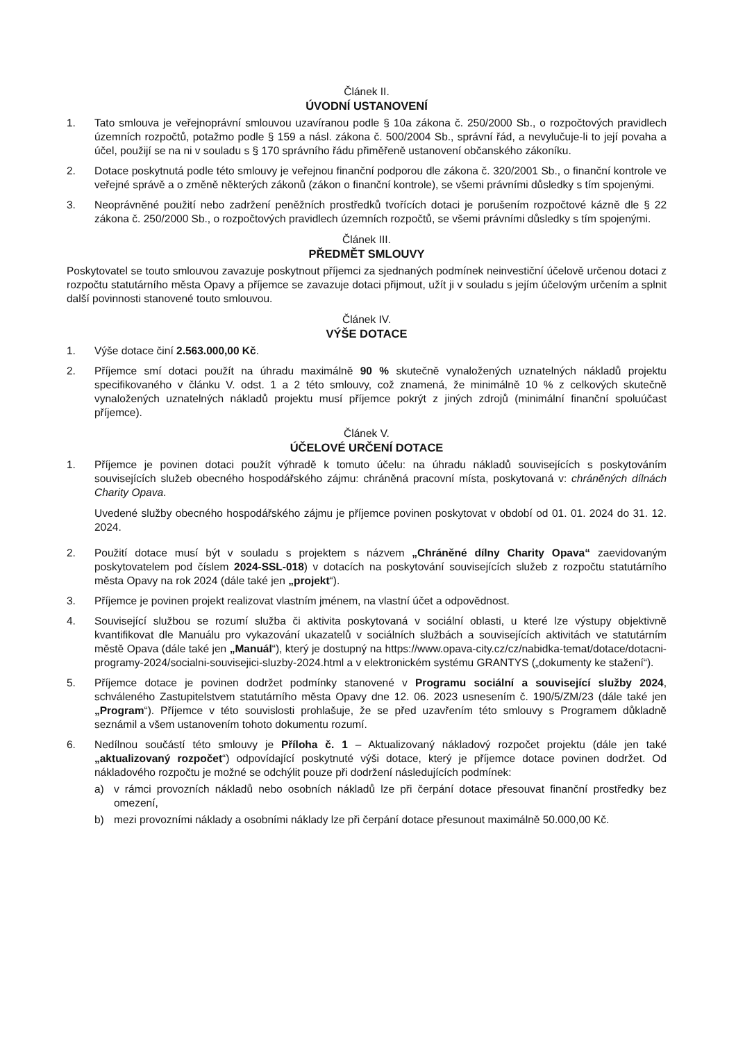Článek II.
ÚVODNÍ USTANOVENÍ
1. Tato smlouva je veřejnoprávní smlouvou uzavíranou podle § 10a zákona č. 250/2000 Sb., o rozpočtových pravidlech územních rozpočtů, potažmo podle § 159 a násl. zákona č. 500/2004 Sb., správní řád, a nevylučuje-li to její povaha a účel, použijí se na ni v souladu s § 170 správního řádu přiměřeně ustanovení občanského zákoníku.
2. Dotace poskytnutá podle této smlouvy je veřejnou finanční podporou dle zákona č. 320/2001 Sb., o finanční kontrole ve veřejné správě a o změně některých zákonů (zákon o finanční kontrole), se všemi právními důsledky s tím spojenými.
3. Neoprávněné použití nebo zadržení peněžních prostředků tvořících dotaci je porušením rozpočtové kázně dle § 22 zákona č. 250/2000 Sb., o rozpočtových pravidlech územních rozpočtů, se všemi právními důsledky s tím spojenými.
Článek III.
PŘEDMĚT SMLOUVY
Poskytovatel se touto smlouvou zavazuje poskytnout příjemci za sjednaných podmínek neinvestiční účelově určenou dotaci z rozpočtu statutárního města Opavy a příjemce se zavazuje dotaci přijmout, užít ji v souladu s jejím účelovým určením a splnit další povinnosti stanovené touto smlouvou.
Článek IV.
VÝŠE DOTACE
1. Výše dotace činí 2.563.000,00 Kč.
2. Příjemce smí dotaci použít na úhradu maximálně 90 % skutečně vynaložených uznatelných nákladů projektu specifikovaného v článku V. odst. 1 a 2 této smlouvy, což znamená, že minimálně 10 % z celkových skutečně vynaložených uznatelných nákladů projektu musí příjemce pokrýt z jiných zdrojů (minimální finanční spoluúčast příjemce).
Článek V.
ÚČELOVÉ URČENÍ DOTACE
1. Příjemce je povinen dotaci použít výhradě k tomuto účelu: na úhradu nákladů souvisejících s poskytováním souvisejících služeb obecného hospodářského zájmu: chráněná pracovní místa, poskytovaná v: chráněných dílnách Charity Opava.
Uvedené služby obecného hospodářského zájmu je příjemce povinen poskytovat v období od 01. 01. 2024 do 31. 12. 2024.
2. Použití dotace musí být v souladu s projektem s názvem „Chráněné dílny Charity Opava“ zaevidovaným poskytovatelem pod číslem 2024-SSL-018) v dotacích na poskytování souvisejících služeb z rozpočtu statutárního města Opavy na rok 2024 (dále také jen „projekt“).
3. Příjemce je povinen projekt realizovat vlastním jménem, na vlastní účet a odpovědnost.
4. Související službou se rozumí služba či aktivita poskytovaná v sociální oblasti, u které lze výstupy objektivně kvantifikovat dle Manuálu pro vykazování ukazatelů v sociálních službách a souvisejících aktivitách ve statutárním městě Opava (dále také jen „Manuál“), který je dostupný na https://www.opava-city.cz/cz/nabidka-temat/dotace/dotacni-programy-2024/socialni-souvisejici-sluzby-2024.html a v elektronickém systému GRANTYS („dokumenty ke stažení“).
5. Příjemce dotace je povinen dodržet podmínky stanovené v Programu sociální a související služby 2024, schváleného Zastupitelstvem statutárního města Opavy dne 12. 06. 2023 usnesením č. 190/5/ZM/23 (dále také jen „Program“). Příjemce v této souvislosti prohlašuje, že se před uzavřením této smlouvy s Programem důkladně seznámil a všem ustanovením tohoto dokumentu rozumí.
6. Nedílnou součástí této smlouvy je Příloha č. 1 – Aktualizovaný nákladový rozpočet projektu (dále jen také „aktualizovaný rozpočet“) odpovídající poskytnuté výši dotace, který je příjemce dotace povinen dodržet. Od nákladového rozpočtu je možné se odchýlit pouze při dodržení následujících podmínek:
a) v rámci provozních nákladů nebo osobních nákladů lze při čerpání dotace přesouvat finanční prostředky bez omezení,
b) mezi provozními náklady a osobními náklady lze při čerpání dotace přesunout maximálně 50.000,00 Kč.